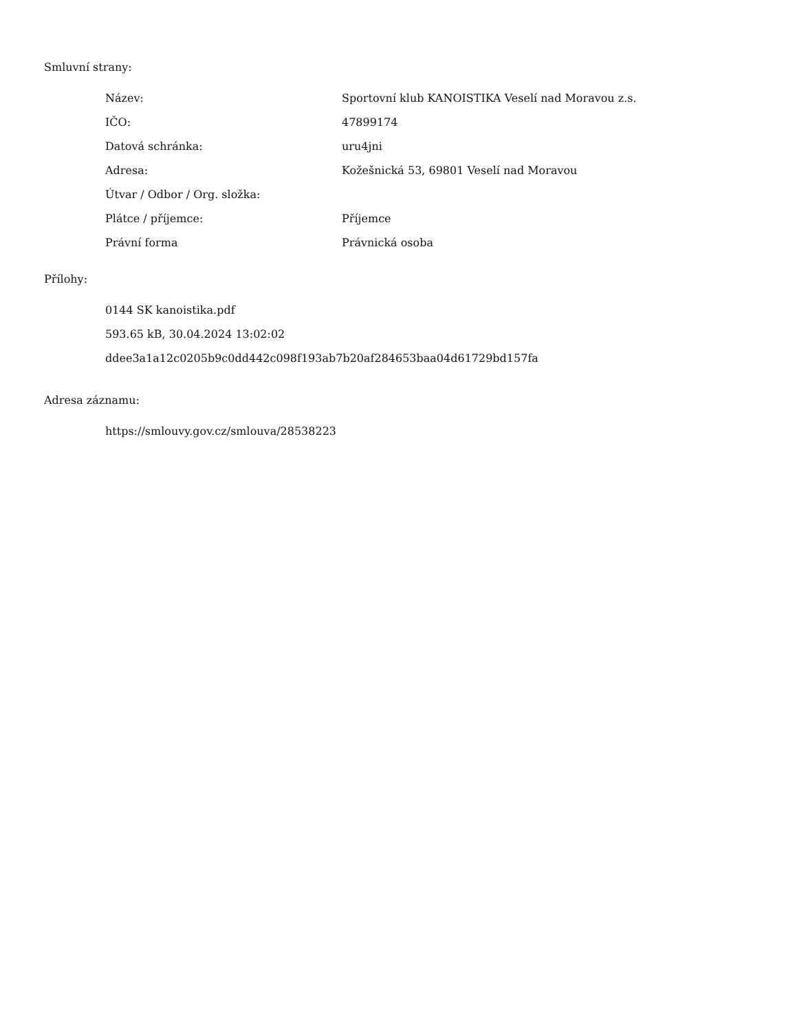Smluvní strany:
| Název: | Sportovní klub KANOISTIKA Veselí nad Moravou z.s. |
| IČO: | 47899174 |
| Datová schránka: | uru4jni |
| Adresa: | Kožešnická 53, 69801 Veselí nad Moravou |
| Útvar / Odbor / Org. složka: | |
| Plátce / příjemce: | Příjemce |
| Právní forma | Právnická osoba |
Přílohy:
0144 SK kanoistika.pdf
593.65 kB, 30.04.2024 13:02:02
ddee3a1a12c0205b9c0dd442c098f193ab7b20af284653baa04d61729bd157fa
Adresa záznamu:
https://smlouvy.gov.cz/smlouva/28538223